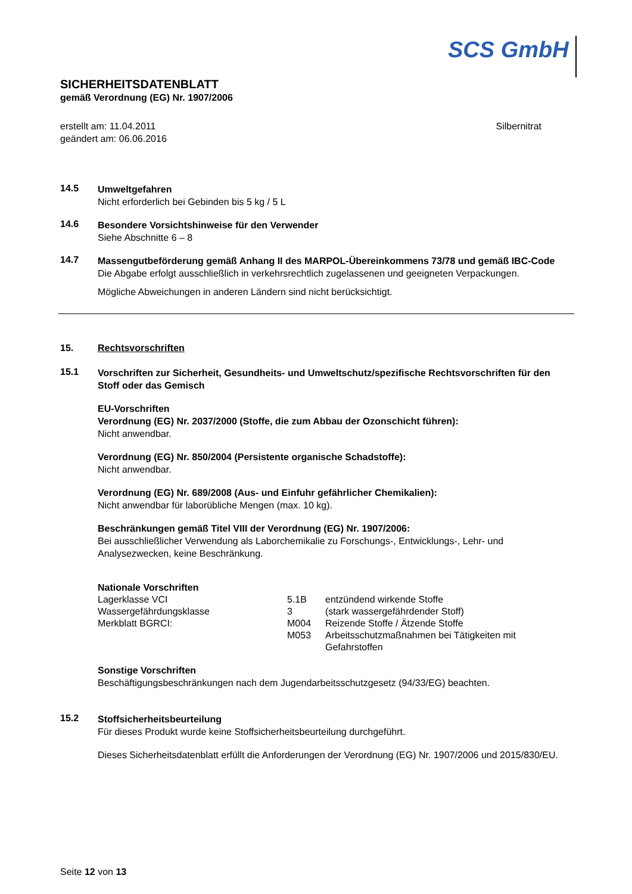SCS GmbH
SICHERHEITSDATENBLATT
gemäß Verordnung (EG) Nr. 1907/2006
erstellt am: 11.04.2011
geändert am: 06.06.2016
Silbernitrat
14.5
Umweltgefahren
Nicht erforderlich bei Gebinden bis 5 kg / 5 L
14.6
Besondere Vorsichtshinweise für den Verwender
Siehe Abschnitte 6 – 8
14.7
Massengutbeförderung gemäß Anhang II des MARPOL-Übereinkommens 73/78 und gemäß IBC-Code
Die Abgabe erfolgt ausschließlich in verkehrsrechtlich zugelassenen und geeigneten Verpackungen.
Mögliche Abweichungen in anderen Ländern sind nicht berücksichtigt.
15. Rechtsvorschriften
15.1
Vorschriften zur Sicherheit, Gesundheits- und Umweltschutz/spezifische Rechtsvorschriften für den Stoff oder das Gemisch
EU-Vorschriften
Verordnung (EG) Nr. 2037/2000 (Stoffe, die zum Abbau der Ozonschicht führen):
Nicht anwendbar.
Verordnung (EG) Nr. 850/2004 (Persistente organische Schadstoffe):
Nicht anwendbar.
Verordnung (EG) Nr. 689/2008 (Aus- und Einfuhr gefährlicher Chemikalien):
Nicht anwendbar für laborübliche Mengen (max. 10 kg).
Beschränkungen gemäß Titel VIII der Verordnung (EG) Nr. 1907/2006:
Bei ausschließlicher Verwendung als Laborchemikalie zu Forschungs-, Entwicklungs-, Lehr- und Analysezwecken, keine Beschränkung.
Nationale Vorschriften
| Lagerklasse VCI | 5.1B | entzündend wirkende Stoffe |
| Wassergefährdungsklasse | 3 | (stark wassergefährdender Stoff) |
| Merkblatt BGRCI: | M004 | Reizende Stoffe / Ätzende Stoffe |
| | M053 | Arbeitsschutzmaßnahmen bei Tätigkeiten mit Gefahrstoffen |
Sonstige Vorschriften
Beschäftigungsbeschränkungen nach dem Jugendarbeitsschutzgesetz (94/33/EG) beachten.
15.2
Stoffsicherheitsbeurteilung
Für dieses Produkt wurde keine Stoffsicherheitsbeurteilung durchgeführt.
Dieses Sicherheitsdatenblatt erfüllt die Anforderungen der Verordnung (EG) Nr. 1907/2006 und 2015/830/EU.
Seite 12 von 13